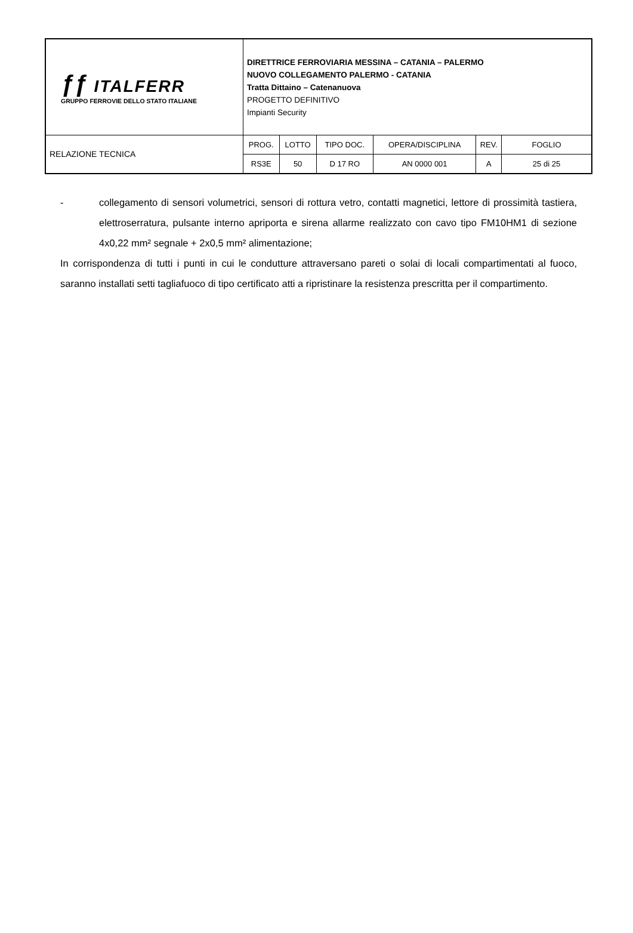| ƒƒ ITALFERR GRUPPO FERROVIE DELLO STATO ITALIANE | DIRETTRICE FERROVIARIA MESSINA – CATANIA – PALERMO NUOVO COLLEGAMENTO PALERMO - CATANIA Tratta Dittaino – Catenanuova PROGETTO DEFINITIVO Impianti Security | | | | | |
| RELAZIONE TECNICA | PROG. | LOTTO | TIPO DOC. | OPERA/DISCIPLINA | REV. | FOGLIO |
| | RS3E | 50 | D 17 RO | AN 0000 001 | A | 25 di 25 |
- collegamento di sensori volumetrici, sensori di rottura vetro, contatti magnetici, lettore di prossimità tastiera, elettroserratura, pulsante interno apriporta e sirena allarme realizzato con cavo tipo FM10HM1 di sezione 4x0,22 mm² segnale + 2x0,5 mm² alimentazione;
In corrispondenza di tutti i punti in cui le condutture attraversano pareti o solai di locali compartimentati al fuoco, saranno installati setti tagliafuoco di tipo certificato atti a ripristinare la resistenza prescritta per il compartimento.